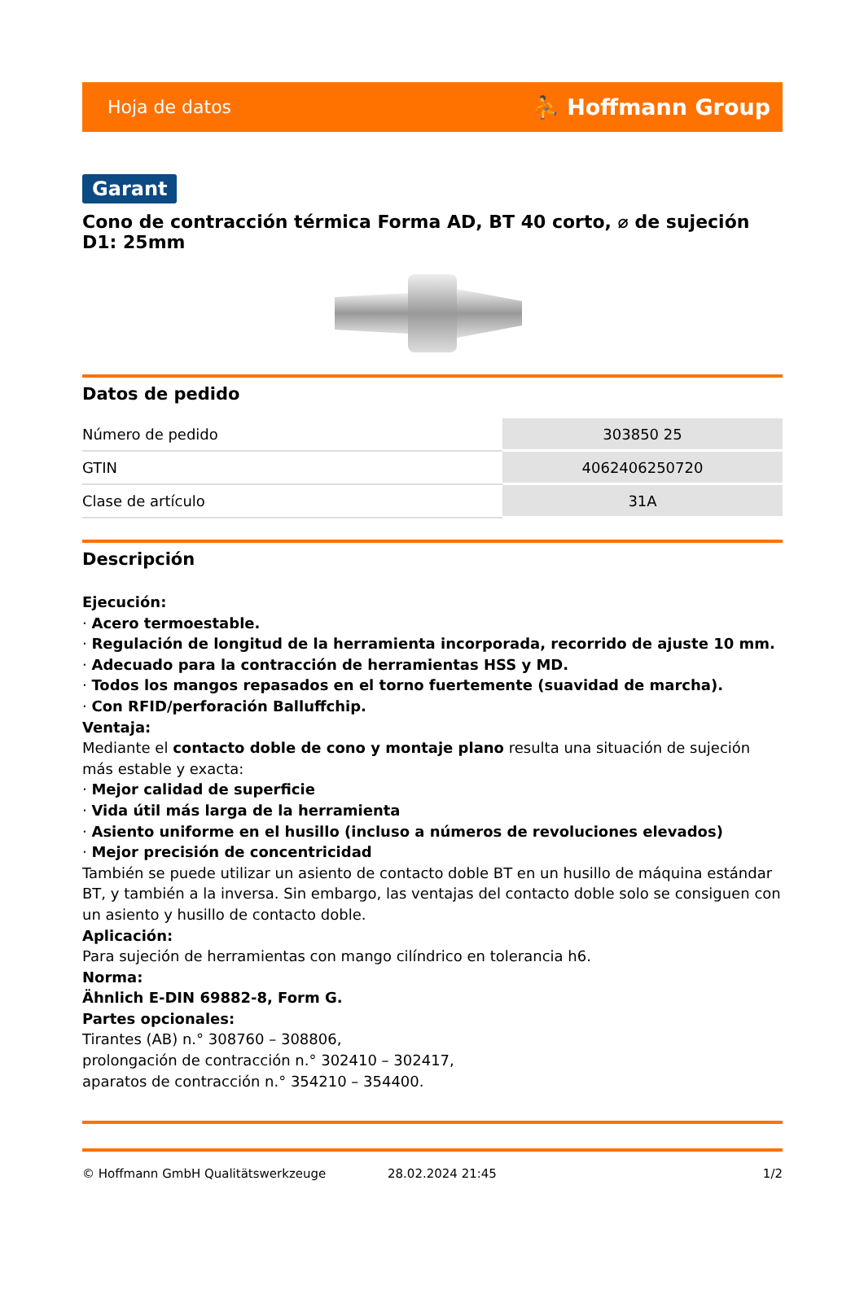Hoja de datos ⛹ Hoffmann Group
Garant
Cono de contracción térmica Forma AD, BT 40 corto, ⌀ de sujeción D1: 25mm
Datos de pedido
| Número de pedido | 303850 25 |
| GTIN | 4062406250720 |
| Clase de artículo | 31A |
Descripción
Ejecución:
· Acero termoestable.
· Regulación de longitud de la herramienta incorporada, recorrido de ajuste 10 mm.
· Adecuado para la contracción de herramientas HSS y MD.
· Todos los mangos repasados en el torno fuertemente (suavidad de marcha).
· Con RFID/perforación Balluffchip.
Ventaja:
Mediante el contacto doble de cono y montaje plano resulta una situación de sujeción más estable y exacta:
· Mejor calidad de superficie
· Vida útil más larga de la herramienta
· Asiento uniforme en el husillo (incluso a números de revoluciones elevados)
· Mejor precisión de concentricidad
También se puede utilizar un asiento de contacto doble BT en un husillo de máquina estándar BT, y también a la inversa. Sin embargo, las ventajas del contacto doble solo se consiguen con un asiento y husillo de contacto doble.
Aplicación:
Para sujeción de herramientas con mango cilíndrico en tolerancia h6.
Norma:
Ähnlich E-DIN 69882-8, Form G.
Partes opcionales:
Tirantes (AB) n.° 308760 – 308806,
prolongación de contracción n.° 302410 – 302417,
aparatos de contracción n.° 354210 – 354400.
© Hoffmann GmbH Qualitätswerkzeuge 28.02.2024 21:45 1/2